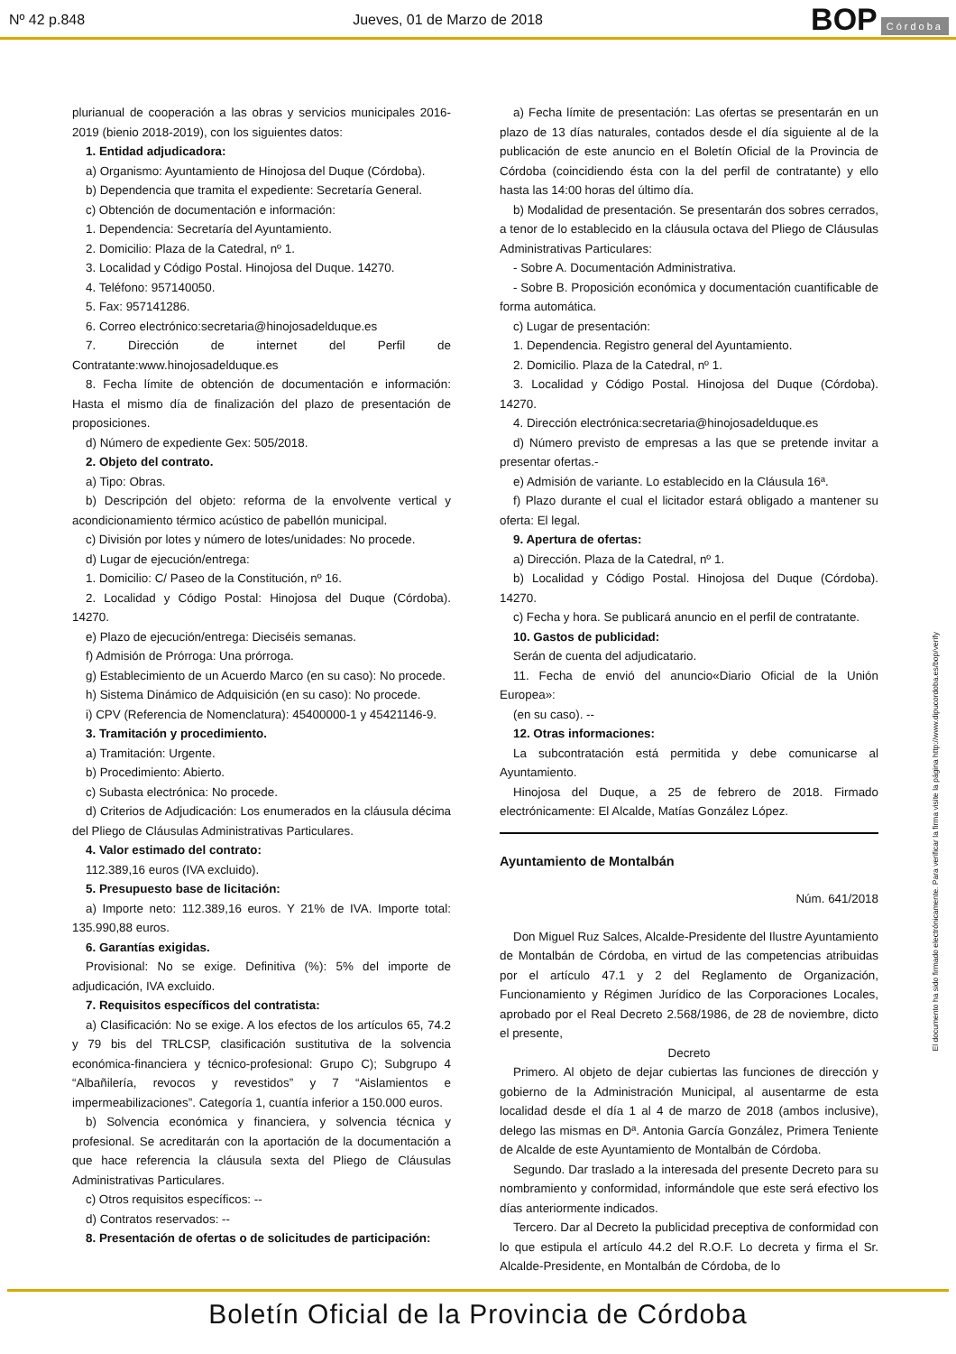Nº 42 p.848 Jueves, 01 de Marzo de 2018 BOP Córdoba
plurianual de cooperación a las obras y servicios municipales 2016-2019 (bienio 2018-2019), con los siguientes datos:
1. Entidad adjudicadora:
a) Organismo: Ayuntamiento de Hinojosa del Duque (Córdoba).
b) Dependencia que tramita el expediente: Secretaría General.
c) Obtención de documentación e información:
1. Dependencia: Secretaría del Ayuntamiento.
2. Domicilio: Plaza de la Catedral, nº 1.
3. Localidad y Código Postal. Hinojosa del Duque. 14270.
4. Teléfono: 957140050.
5. Fax: 957141286.
6. Correo electrónico:secretaria@hinojosadelduque.es
7. Dirección de internet del Perfil de Contratante:www.hinojosadelduque.es
8. Fecha límite de obtención de documentación e información: Hasta el mismo día de finalización del plazo de presentación de proposiciones.
d) Número de expediente Gex: 505/2018.
2. Objeto del contrato.
a) Tipo: Obras.
b) Descripción del objeto: reforma de la envolvente vertical y acondicionamiento térmico acústico de pabellón municipal.
c) División por lotes y número de lotes/unidades: No procede.
d) Lugar de ejecución/entrega:
1. Domicilio: C/ Paseo de la Constitución, nº 16.
2. Localidad y Código Postal: Hinojosa del Duque (Córdoba). 14270.
e) Plazo de ejecución/entrega: Dieciséis semanas.
f) Admisión de Prórroga: Una prórroga.
g) Establecimiento de un Acuerdo Marco (en su caso): No procede.
h) Sistema Dinámico de Adquisición (en su caso): No procede.
i) CPV (Referencia de Nomenclatura): 45400000-1 y 45421146-9.
3. Tramitación y procedimiento.
a) Tramitación: Urgente.
b) Procedimiento: Abierto.
c) Subasta electrónica: No procede.
d) Criterios de Adjudicación: Los enumerados en la cláusula décima del Pliego de Cláusulas Administrativas Particulares.
4. Valor estimado del contrato:
112.389,16 euros (IVA excluido).
5. Presupuesto base de licitación:
a) Importe neto: 112.389,16 euros. Y 21% de IVA. Importe total: 135.990,88 euros.
6. Garantías exigidas.
Provisional: No se exige. Definitiva (%): 5% del importe de adjudicación, IVA excluido.
7. Requisitos específicos del contratista:
a) Clasificación: No se exige. A los efectos de los artículos 65, 74.2 y 79 bis del TRLCSP, clasificación sustitutiva de la solvencia económica-financiera y técnico-profesional: Grupo C); Subgrupo 4 “Albañilería, revocos y revestidos” y 7 “Aislamientos e impermeabilizaciones”. Categoría 1, cuantía inferior a 150.000 euros.
b) Solvencia económica y financiera, y solvencia técnica y profesional. Se acreditarán con la aportación de la documentación a que hace referencia la cláusula sexta del Pliego de Cláusulas Administrativas Particulares.
c) Otros requisitos específicos: --
d) Contratos reservados: --
8. Presentación de ofertas o de solicitudes de participación:
a) Fecha límite de presentación: Las ofertas se presentarán en un plazo de 13 días naturales, contados desde el día siguiente al de la publicación de este anuncio en el Boletín Oficial de la Provincia de Córdoba (coincidiendo ésta con la del perfil de contratante) y ello hasta las 14:00 horas del último día.
b) Modalidad de presentación. Se presentarán dos sobres cerrados, a tenor de lo establecido en la cláusula octava del Pliego de Cláusulas Administrativas Particulares:
- Sobre A. Documentación Administrativa.
- Sobre B. Proposición económica y documentación cuantificable de forma automática.
c) Lugar de presentación:
1. Dependencia. Registro general del Ayuntamiento.
2. Domicilio. Plaza de la Catedral, nº 1.
3. Localidad y Código Postal. Hinojosa del Duque (Córdoba). 14270.
4. Dirección electrónica:secretaria@hinojosadelduque.es
d) Número previsto de empresas a las que se pretende invitar a presentar ofertas.-
e) Admisión de variante. Lo establecido en la Cláusula 16ª.
f) Plazo durante el cual el licitador estará obligado a mantener su oferta: El legal.
9. Apertura de ofertas:
a) Dirección. Plaza de la Catedral, nº 1.
b) Localidad y Código Postal. Hinojosa del Duque (Córdoba). 14270.
c) Fecha y hora. Se publicará anuncio en el perfil de contratante.
10. Gastos de publicidad:
Serán de cuenta del adjudicatario.
11. Fecha de envió del anuncio«Diario Oficial de la Unión Europea»:
(en su caso). --
12. Otras informaciones:
La subcontratación está permitida y debe comunicarse al Ayuntamiento.
Hinojosa del Duque, a 25 de febrero de 2018. Firmado electrónicamente: El Alcalde, Matías González López.
Ayuntamiento de Montalbán
Núm. 641/2018
Don Miguel Ruz Salces, Alcalde-Presidente del Ilustre Ayuntamiento de Montalbán de Córdoba, en virtud de las competencias atribuidas por el artículo 47.1 y 2 del Reglamento de Organización, Funcionamiento y Régimen Jurídico de las Corporaciones Locales, aprobado por el Real Decreto 2.568/1986, de 28 de noviembre, dicto el presente,
Decreto
Primero. Al objeto de dejar cubiertas las funciones de dirección y gobierno de la Administración Municipal, al ausentarme de esta localidad desde el día 1 al 4 de marzo de 2018 (ambos inclusive), delego las mismas en Dª. Antonia García González, Primera Teniente de Alcalde de este Ayuntamiento de Montalbán de Córdoba.
Segundo. Dar traslado a la interesada del presente Decreto para su nombramiento y conformidad, informándole que este será efectivo los días anteriormente indicados.
Tercero. Dar al Decreto la publicidad preceptiva de conformidad con lo que estipula el artículo 44.2 del R.O.F. Lo decreta y firma el Sr. Alcalde-Presidente, en Montalbán de Córdoba, de lo
El documento ha sido firmado electrónicamente. Para verificar la firma visite la página http://www.dipucordoba.es/bop/verify
Boletín Oficial de la Provincia de Córdoba